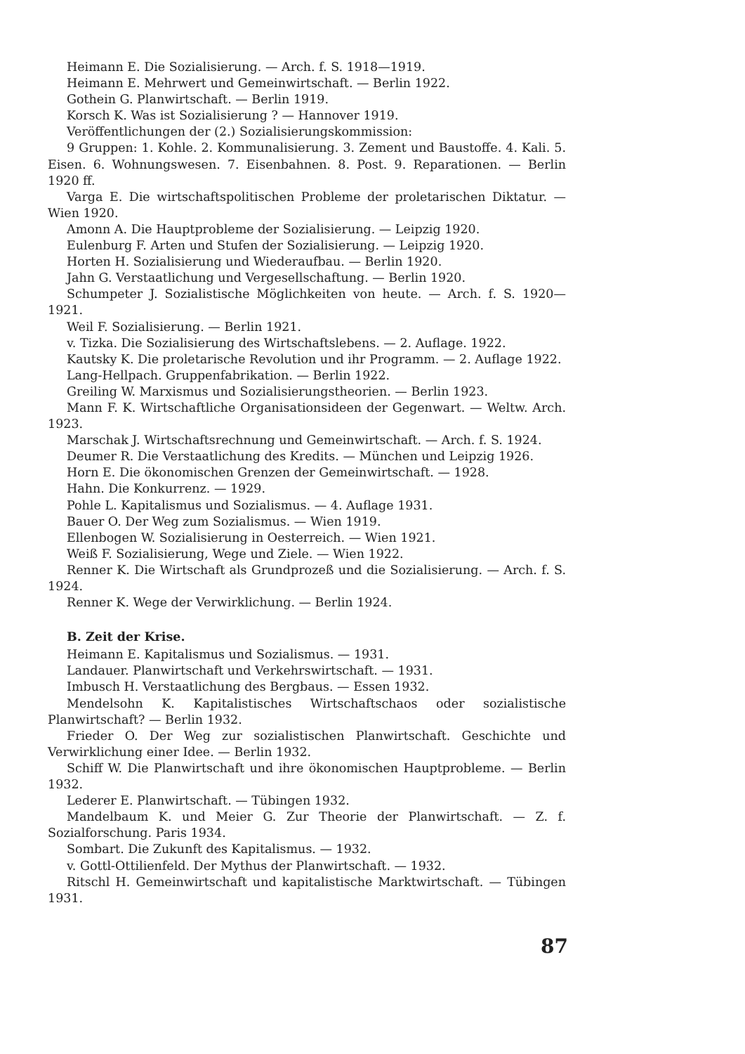Heimann E. Die Sozialisierung. — Arch. f. S. 1918—1919.
Heimann E. Mehrwert und Gemeinwirtschaft. — Berlin 1922.
Gothein G. Planwirtschaft. — Berlin 1919.
Korsch K. Was ist Sozialisierung ? — Hannover 1919.
Veröffentlichungen der (2.) Sozialisierungskommission:
9 Gruppen: 1. Kohle. 2. Kommunalisierung. 3. Zement und Baustoffe. 4. Kali. 5. Eisen. 6. Wohnungswesen. 7. Eisenbahnen. 8. Post. 9. Reparationen. — Berlin 1920 ff.
Varga E. Die wirtschaftspolitischen Probleme der proletarischen Diktatur. — Wien 1920.
Amonn A. Die Hauptprobleme der Sozialisierung. — Leipzig 1920.
Eulenburg F. Arten und Stufen der Sozialisierung. — Leipzig 1920.
Horten H. Sozialisierung und Wiederaufbau. — Berlin 1920.
Jahn G. Verstaatlichung und Vergesellschaftung. — Berlin 1920.
Schumpeter J. Sozialistische Möglichkeiten von heute. — Arch. f. S. 1920—1921.
Weil F. Sozialisierung. — Berlin 1921.
v. Tizka. Die Sozialisierung des Wirtschaftslebens. — 2. Auflage. 1922.
Kautsky K. Die proletarische Revolution und ihr Programm. — 2. Auflage 1922.
Lang-Hellpach. Gruppenfabrikation. — Berlin 1922.
Greiling W. Marxismus und Sozialisierungstheorien. — Berlin 1923.
Mann F. K. Wirtschaftliche Organisationsideen der Gegenwart. — Weltw. Arch. 1923.
Marschak J. Wirtschaftsrechnung und Gemeinwirtschaft. — Arch. f. S. 1924.
Deumer R. Die Verstaatlichung des Kredits. — München und Leipzig 1926.
Horn E. Die ökonomischen Grenzen der Gemeinwirtschaft. — 1928.
Hahn. Die Konkurrenz. — 1929.
Pohle L. Kapitalismus und Sozialismus. — 4. Auflage 1931.
Bauer O. Der Weg zum Sozialismus. — Wien 1919.
Ellenbogen W. Sozialisierung in Oesterreich. — Wien 1921.
Weiß F. Sozialisierung, Wege und Ziele. — Wien 1922.
Renner K. Die Wirtschaft als Grundprozeß und die Sozialisierung. — Arch. f. S. 1924.
Renner K. Wege der Verwirklichung. — Berlin 1924.
B. Zeit der Krise.
Heimann E. Kapitalismus und Sozialismus. — 1931.
Landauer. Planwirtschaft und Verkehrswirtschaft. — 1931.
Imbusch H. Verstaatlichung des Bergbaus. — Essen 1932.
Mendelsohn K. Kapitalistisches Wirtschaftschaos oder sozialistische Planwirtschaft? — Berlin 1932.
Frieder O. Der Weg zur sozialistischen Planwirtschaft. Geschichte und Verwirklichung einer Idee. — Berlin 1932.
Schiff W. Die Planwirtschaft und ihre ökonomischen Hauptprobleme. — Berlin 1932.
Lederer E. Planwirtschaft. — Tübingen 1932.
Mandelbaum K. und Meier G. Zur Theorie der Planwirtschaft. — Z. f. Sozialforschung. Paris 1934.
Sombart. Die Zukunft des Kapitalismus. — 1932.
v. Gottl-Ottilienfeld. Der Mythus der Planwirtschaft. — 1932.
Ritschl H. Gemeinwirtschaft und kapitalistische Marktwirtschaft. — Tübingen 1931.
87